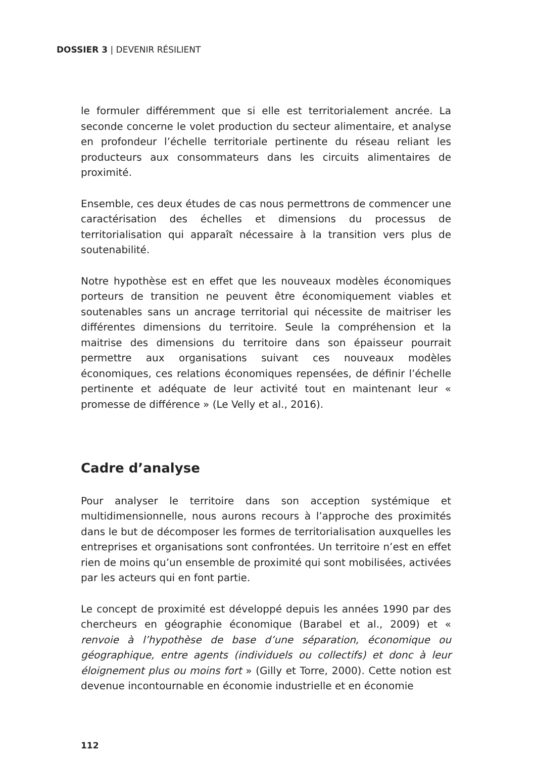DOSSIER 3 | DEVENIR RÉSILIENT
le formuler différemment que si elle est territorialement ancrée. La seconde concerne le volet production du secteur alimentaire, et analyse en profondeur l’échelle territoriale pertinente du réseau reliant les producteurs aux consommateurs dans les circuits alimentaires de proximité.
Ensemble, ces deux études de cas nous permettrons de commencer une caractérisation des échelles et dimensions du processus de territorialisation qui apparaît nécessaire à la transition vers plus de soutenabilité.
Notre hypothèse est en effet que les nouveaux modèles économiques porteurs de transition ne peuvent être économiquement viables et soutenables sans un ancrage territorial qui nécessite de maitriser les différentes dimensions du territoire. Seule la compréhension et la maitrise des dimensions du territoire dans son épaisseur pourrait permettre aux organisations suivant ces nouveaux modèles économiques, ces relations économiques repensées, de définir l’échelle pertinente et adéquate de leur activité tout en maintenant leur « promesse de différence » (Le Velly et al., 2016).
Cadre d’analyse
Pour analyser le territoire dans son acception systémique et multidimensionnelle, nous aurons recours à l’approche des proximités dans le but de décomposer les formes de territorialisation auxquelles les entreprises et organisations sont confrontées. Un territoire n’est en effet rien de moins qu’un ensemble de proximité qui sont mobilisées, activées par les acteurs qui en font partie.
Le concept de proximité est développé depuis les années 1990 par des chercheurs en géographie économique (Barabel et al., 2009) et « renvoie à l’hypothèse de base d’une séparation, économique ou géographique, entre agents (individuels ou collectifs) et donc à leur éloignement plus ou moins fort » (Gilly et Torre, 2000). Cette notion est devenue incontournable en économie industrielle et en économie
112